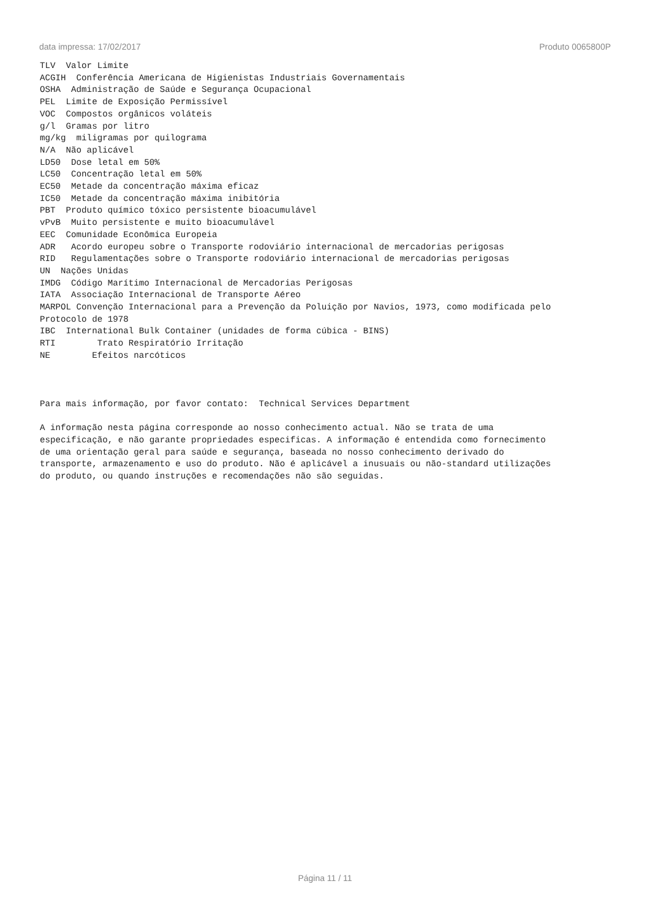data impressa: 17/02/2017 Produto 0065800P
TLV Valor Limite ACGIH Conferência Americana de Higienistas Industriais Governamentais OSHA Administração de Saúde e Segurança Ocupacional PEL Limite de Exposição Permissível VOC Compostos orgânicos voláteis g/l Gramas por litro mg/kg miligramas por quilograma N/A Não aplicável LD50 Dose letal em 50% LC50 Concentração letal em 50% EC50 Metade da concentração máxima eficaz IC50 Metade da concentração máxima inibitória PBT Produto químico tóxico persistente bioacumulável vPvB Muito persistente e muito bioacumulável EEC Comunidade Econômica Europeia ADR Acordo europeu sobre o Transporte rodoviário internacional de mercadorias perigosas RID Regulamentações sobre o Transporte rodoviário internacional de mercadorias perigosas UN Nações Unidas IMDG Código Marítimo Internacional de Mercadorias Perigosas IATA Associação Internacional de Transporte Aéreo MARPOL Convenção Internacional para a Prevenção da Poluição por Navios, 1973, como modificada pelo Protocolo de 1978 IBC International Bulk Container (unidades de forma cúbica - BINS) RTI Trato Respiratório Irritação NE Efeitos narcóticos Para mais informação, por favor contato: Technical Services Department A informação nesta página corresponde ao nosso conhecimento actual. Não se trata de uma especificação, e não garante propriedades especificas. A informação é entendida como fornecimento de uma orientação geral para saúde e segurança, baseada no nosso conhecimento derivado do transporte, armazenamento e uso do produto. Não é aplicável a inusuais ou não-standard utilizações do produto, ou quando instruções e recomendações não são seguidas.
Página 11 / 11